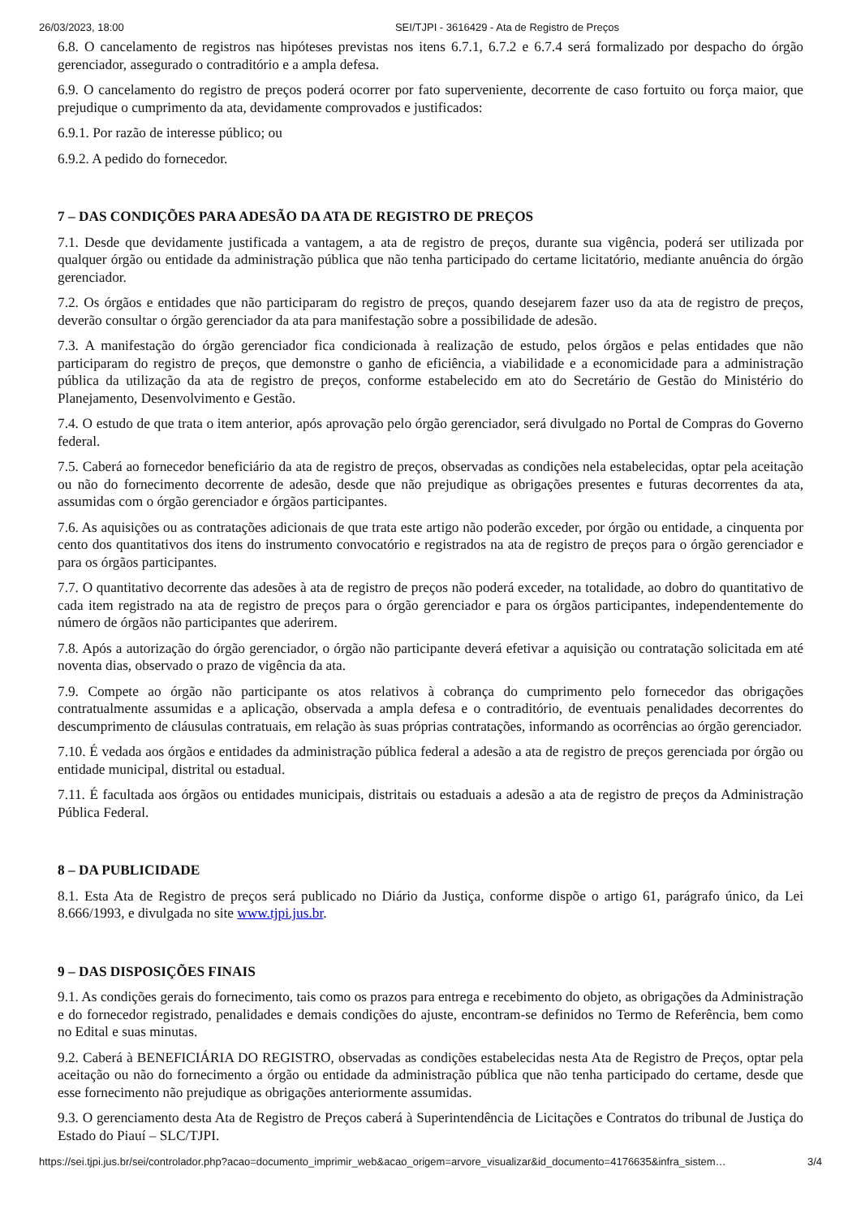26/03/2023, 18:00 SEI/TJPI - 3616429 - Ata de Registro de Preços
6.8. O cancelamento de registros nas hipóteses previstas nos itens 6.7.1, 6.7.2 e 6.7.4 será formalizado por despacho do órgão gerenciador, assegurado o contraditório e a ampla defesa.
6.9. O cancelamento do registro de preços poderá ocorrer por fato superveniente, decorrente de caso fortuito ou força maior, que prejudique o cumprimento da ata, devidamente comprovados e justificados:
6.9.1. Por razão de interesse público; ou
6.9.2. A pedido do fornecedor.
7 – DAS CONDIÇÕES PARA ADESÃO DA ATA DE REGISTRO DE PREÇOS
7.1. Desde que devidamente justificada a vantagem, a ata de registro de preços, durante sua vigência, poderá ser utilizada por qualquer órgão ou entidade da administração pública que não tenha participado do certame licitatório, mediante anuência do órgão gerenciador.
7.2. Os órgãos e entidades que não participaram do registro de preços, quando desejarem fazer uso da ata de registro de preços, deverão consultar o órgão gerenciador da ata para manifestação sobre a possibilidade de adesão.
7.3. A manifestação do órgão gerenciador fica condicionada à realização de estudo, pelos órgãos e pelas entidades que não participaram do registro de preços, que demonstre o ganho de eficiência, a viabilidade e a economicidade para a administração pública da utilização da ata de registro de preços, conforme estabelecido em ato do Secretário de Gestão do Ministério do Planejamento, Desenvolvimento e Gestão.
7.4. O estudo de que trata o item anterior, após aprovação pelo órgão gerenciador, será divulgado no Portal de Compras do Governo federal.
7.5. Caberá ao fornecedor beneficiário da ata de registro de preços, observadas as condições nela estabelecidas, optar pela aceitação ou não do fornecimento decorrente de adesão, desde que não prejudique as obrigações presentes e futuras decorrentes da ata, assumidas com o órgão gerenciador e órgãos participantes.
7.6. As aquisições ou as contratações adicionais de que trata este artigo não poderão exceder, por órgão ou entidade, a cinquenta por cento dos quantitativos dos itens do instrumento convocatório e registrados na ata de registro de preços para o órgão gerenciador e para os órgãos participantes.
7.7. O quantitativo decorrente das adesões à ata de registro de preços não poderá exceder, na totalidade, ao dobro do quantitativo de cada item registrado na ata de registro de preços para o órgão gerenciador e para os órgãos participantes, independentemente do número de órgãos não participantes que aderirem.
7.8. Após a autorização do órgão gerenciador, o órgão não participante deverá efetivar a aquisição ou contratação solicitada em até noventa dias, observado o prazo de vigência da ata.
7.9. Compete ao órgão não participante os atos relativos à cobrança do cumprimento pelo fornecedor das obrigações contratualmente assumidas e a aplicação, observada a ampla defesa e o contraditório, de eventuais penalidades decorrentes do descumprimento de cláusulas contratuais, em relação às suas próprias contratações, informando as ocorrências ao órgão gerenciador.
7.10. É vedada aos órgãos e entidades da administração pública federal a adesão a ata de registro de preços gerenciada por órgão ou entidade municipal, distrital ou estadual.
7.11. É facultada aos órgãos ou entidades municipais, distritais ou estaduais a adesão a ata de registro de preços da Administração Pública Federal.
8 – DA PUBLICIDADE
8.1. Esta Ata de Registro de preços será publicado no Diário da Justiça, conforme dispõe o artigo 61, parágrafo único, da Lei 8.666/1993, e divulgada no site www.tjpi.jus.br.
9 – DAS DISPOSIÇÕES FINAIS
9.1. As condições gerais do fornecimento, tais como os prazos para entrega e recebimento do objeto, as obrigações da Administração e do fornecedor registrado, penalidades e demais condições do ajuste, encontram-se definidos no Termo de Referência, bem como no Edital e suas minutas.
9.2. Caberá à BENEFICIÁRIA DO REGISTRO, observadas as condições estabelecidas nesta Ata de Registro de Preços, optar pela aceitação ou não do fornecimento a órgão ou entidade da administração pública que não tenha participado do certame, desde que esse fornecimento não prejudique as obrigações anteriormente assumidas.
9.3. O gerenciamento desta Ata de Registro de Preços caberá à Superintendência de Licitações e Contratos do tribunal de Justiça do Estado do Piauí – SLC/TJPI.
https://sei.tjpi.jus.br/sei/controlador.php?acao=documento_imprimir_web&acao_origem=arvore_visualizar&id_documento=4176635&infra_sistem… 3/4